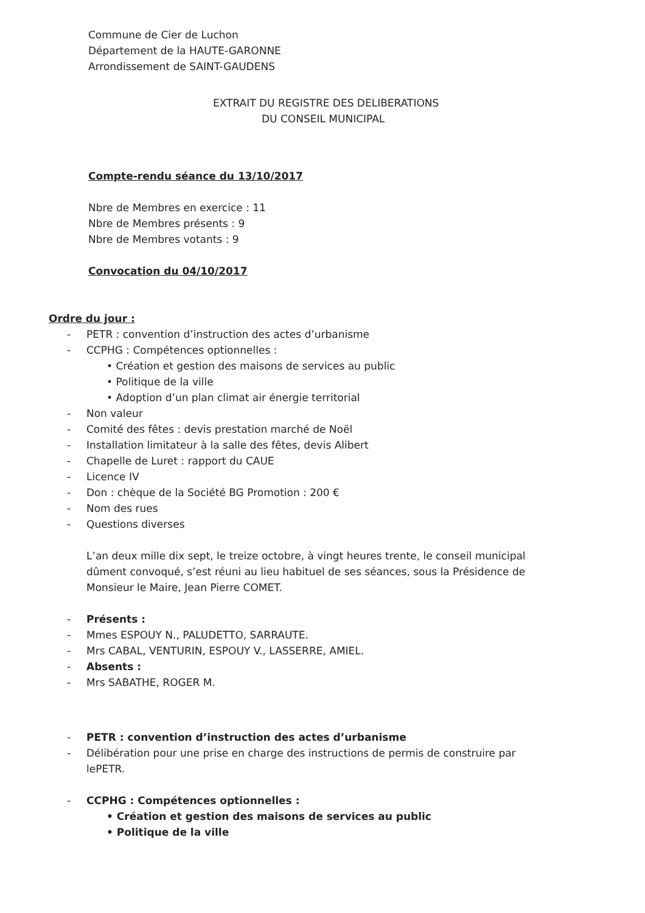Commune de Cier de Luchon
Département de la HAUTE-GARONNE
Arrondissement de SAINT-GAUDENS
EXTRAIT DU REGISTRE DES DELIBERATIONS
DU CONSEIL MUNICIPAL
Compte-rendu séance du 13/10/2017
Nbre de Membres en exercice : 11
Nbre de Membres présents : 9
Nbre de Membres votants : 9
Convocation du 04/10/2017
Ordre du jour :
- PETR : convention d’instruction des actes d’urbanisme
- CCPHG : Compétences optionnelles :
• Création et gestion des maisons de services au public
• Politique de la ville
• Adoption d’un plan climat air énergie territorial
- Non valeur
- Comité des fêtes : devis prestation marché de Noël
- Installation limitateur à la salle des fêtes, devis Alibert
- Chapelle de Luret : rapport du CAUE
- Licence IV
- Don : chèque de la Société BG Promotion : 200 €
- Nom des rues
- Questions diverses
L’an deux mille dix sept, le treize octobre, à vingt heures trente, le conseil municipal dûment convoqué, s’est réuni au lieu habituel de ses séances, sous la Présidence de Monsieur le Maire, Jean Pierre COMET.
- Présents :
- Mmes ESPOUY N., PALUDETTO, SARRAUTE.
- Mrs CABAL, VENTURIN, ESPOUY V., LASSERRE, AMIEL.
- Absents :
- Mrs SABATHE, ROGER M.
- PETR : convention d’instruction des actes d’urbanisme
- Délibération pour une prise en charge des instructions de permis de construire par lePETR.
- CCPHG : Compétences optionnelles :
• Création et gestion des maisons de services au public
• Politique de la ville